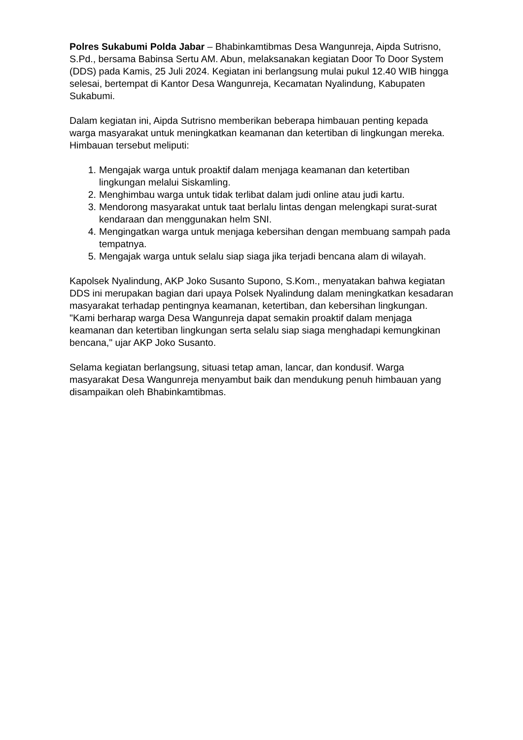Polres Sukabumi Polda Jabar – Bhabinkamtibmas Desa Wangunreja, Aipda Sutrisno, S.Pd., bersama Babinsa Sertu AM. Abun, melaksanakan kegiatan Door To Door System (DDS) pada Kamis, 25 Juli 2024. Kegiatan ini berlangsung mulai pukul 12.40 WIB hingga selesai, bertempat di Kantor Desa Wangunreja, Kecamatan Nyalindung, Kabupaten Sukabumi.
Dalam kegiatan ini, Aipda Sutrisno memberikan beberapa himbauan penting kepada warga masyarakat untuk meningkatkan keamanan dan ketertiban di lingkungan mereka. Himbauan tersebut meliputi:
1. Mengajak warga untuk proaktif dalam menjaga keamanan dan ketertiban lingkungan melalui Siskamling.
2. Menghimbau warga untuk tidak terlibat dalam judi online atau judi kartu.
3. Mendorong masyarakat untuk taat berlalu lintas dengan melengkapi surat-surat kendaraan dan menggunakan helm SNI.
4. Mengingatkan warga untuk menjaga kebersihan dengan membuang sampah pada tempatnya.
5. Mengajak warga untuk selalu siap siaga jika terjadi bencana alam di wilayah.
Kapolsek Nyalindung, AKP Joko Susanto Supono, S.Kom., menyatakan bahwa kegiatan DDS ini merupakan bagian dari upaya Polsek Nyalindung dalam meningkatkan kesadaran masyarakat terhadap pentingnya keamanan, ketertiban, dan kebersihan lingkungan. "Kami berharap warga Desa Wangunreja dapat semakin proaktif dalam menjaga keamanan dan ketertiban lingkungan serta selalu siap siaga menghadapi kemungkinan bencana," ujar AKP Joko Susanto.
Selama kegiatan berlangsung, situasi tetap aman, lancar, dan kondusif. Warga masyarakat Desa Wangunreja menyambut baik dan mendukung penuh himbauan yang disampaikan oleh Bhabinkamtibmas.